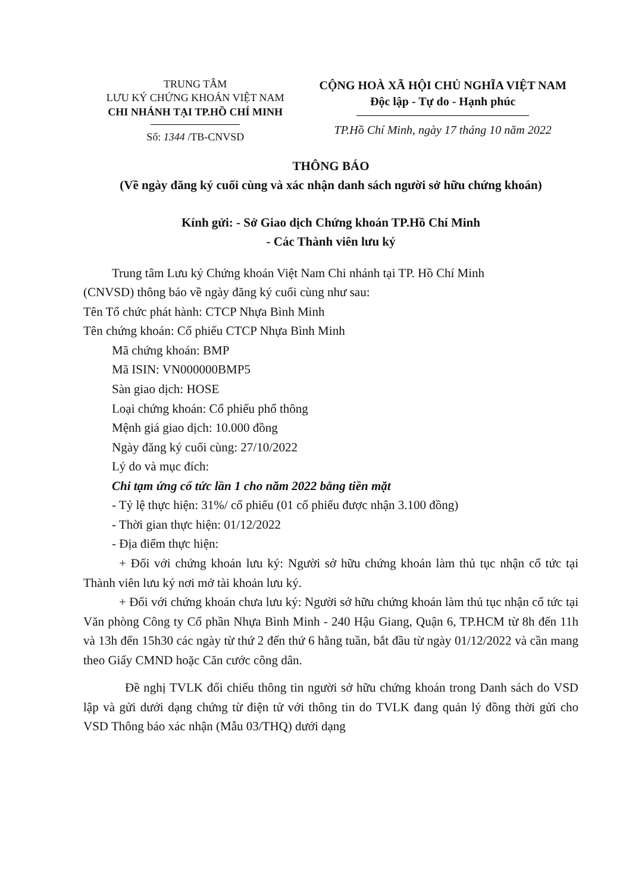TRUNG TÂM
LƯU KÝ CHỨNG KHOÁN VIỆT NAM
CHI NHÁNH TẠI TP.HỒ CHÍ MINH
Số: 1344 /TB-CNVSD
CỘNG HOÀ XÃ HỘI CHỦ NGHĨA VIỆT NAM
Độc lập - Tự do - Hạnh phúc
TP.Hồ Chí Minh, ngày 17 tháng 10 năm 2022
THÔNG BÁO
(Về ngày đăng ký cuối cùng và xác nhận danh sách người sở hữu chứng khoán)
Kính gửi: - Sở Giao dịch Chứng khoán TP.Hồ Chí Minh
- Các Thành viên lưu ký
Trung tâm Lưu ký Chứng khoán Việt Nam Chi nhánh tại TP. Hồ Chí Minh
(CNVSD) thông báo về ngày đăng ký cuối cùng như sau:
Tên Tổ chức phát hành: CTCP Nhựa Bình Minh
Tên chứng khoán: Cổ phiếu CTCP Nhựa Bình Minh
Mã chứng khoán: BMP
Mã ISIN: VN000000BMP5
Sàn giao dịch: HOSE
Loại chứng khoán: Cổ phiếu phổ thông
Mệnh giá giao dịch: 10.000 đồng
Ngày đăng ký cuối cùng: 27/10/2022
Lý do và mục đích:
Chi tạm ứng cổ tức lần 1 cho năm 2022 bằng tiền mặt
- Tỷ lệ thực hiện: 31%/ cổ phiếu (01 cổ phiếu được nhận 3.100 đồng)
- Thời gian thực hiện: 01/12/2022
- Địa điểm thực hiện:
+ Đối với chứng khoán lưu ký: Người sở hữu chứng khoán làm thủ tục nhận cổ tức tại Thành viên lưu ký nơi mở tài khoản lưu ký.
+ Đối với chứng khoán chưa lưu ký: Người sở hữu chứng khoán làm thủ tục nhận cổ tức tại Văn phòng Công ty Cổ phần Nhựa Bình Minh - 240 Hậu Giang, Quận 6, TP.HCM từ 8h đến 11h và 13h đến 15h30 các ngày từ thứ 2 đến thứ 6 hằng tuần, bắt đầu từ ngày 01/12/2022 và cần mang theo Giấy CMND hoặc Căn cước công dân.
Đề nghị TVLK đối chiếu thông tin người sở hữu chứng khoán trong Danh sách do VSD lập và gửi dưới dạng chứng từ điện tử với thông tin do TVLK đang quản lý đồng thời gửi cho VSD Thông báo xác nhận (Mẫu 03/THQ) dưới dạng